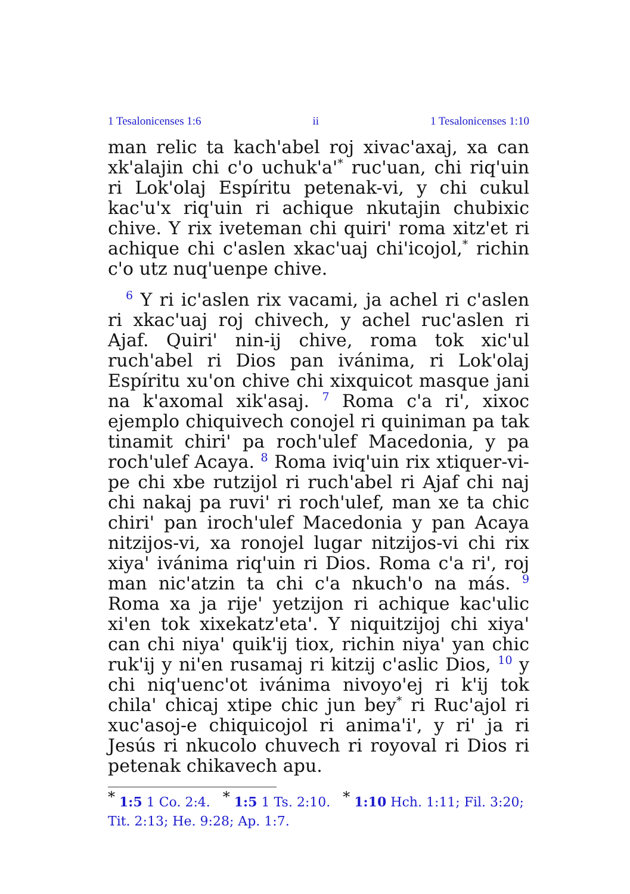1 Tesalonicenses 1:6 ii 1 Tesalonicenses 1:10
man relic ta kach'abel roj xivac'axaj, xa can xk'alajin chi c'o uchuk'a'<sup>*</sup> ruc'uan, chi riq'uin ri Lok'olaj Espíritu petenak-vi, y chi cukul kac'u'x riq'uin ri achique nkutajin chubixic chive. Y rix iveteman chi quiri' roma xitz'et ri achique chi c'aslen xkac'uaj chi'icojol,<sup>*</sup> richin c'o utz nuq'uenpe chive.
<sup>6</sup> Y ri ic'aslen rix vacami, ja achel ri c'aslen ri xkac'uaj roj chivech, y achel ruc'aslen ri Ajaf. Quiri' nin-ij chive, roma tok xic'ul ruch'abel ri Dios pan ivánima, ri Lok'olaj Espíritu xu'on chive chi xixquicot masque jani na k'axomal xik'asaj. <sup>7</sup> Roma c'a ri', xixoc ejemplo chiquivech conojel ri quiniman pa tak tinamit chiri' pa roch'ulef Macedonia, y pa roch'ulef Acaya. <sup>8</sup> Roma iviq'uin rix xtiquer-vi-pe chi xbe rutzijol ri ruch'abel ri Ajaf chi naj chi nakaj pa ruvi' ri roch'ulef, man xe ta chic chiri' pan iroch'ulef Macedonia y pan Acaya nitzijos-vi, xa ronojel lugar nitzijos-vi chi rix xiya' ivánima riq'uin ri Dios. Roma c'a ri', roj man nic'atzin ta chi c'a nkuch'o na más. <sup>9</sup> Roma xa ja rije' yetzijon ri achique kac'ulic xi'en tok xixekatz'eta'. Y niquitzijoj chi xiya' can chi niya' quik'ij tiox, richin niya' yan chic ruk'ij y ni'en rusamaj ri kitzij c'aslic Dios, <sup>10</sup> y chi niq'uenc'ot ivánima nivoyo'ej ri k'ij tok chila' chicaj xtipe chic jun bey<sup>*</sup> ri Ruc'ajol ri xuc'asoj-e chiquicojol ri anima'i', y ri' ja ri Jesús ri nkucolo chuvech ri royoval ri Dios ri petenak chikavech apu.
<sup>*</sup> 1:5 1 Co. 2:4. <sup>*</sup> 1:5 1 Ts. 2:10. <sup>*</sup> 1:10 Hch. 1:11; Fil. 3:20; Tit. 2:13; He. 9:28; Ap. 1:7.